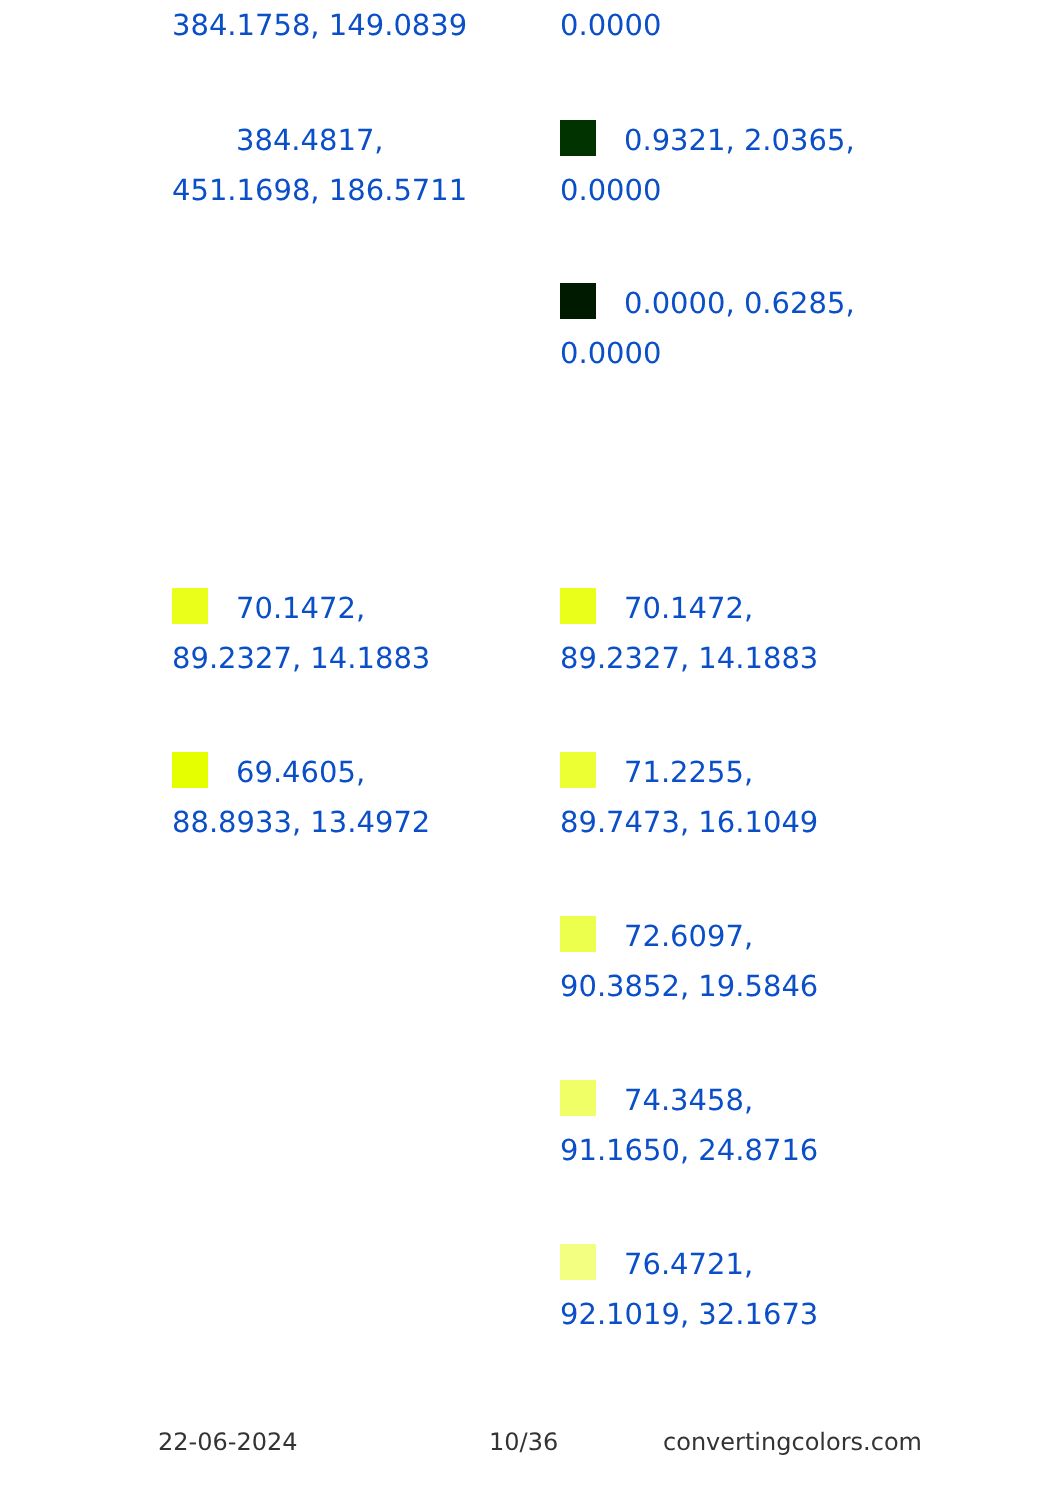384.1758, 149.0839 0.0000
384.4817, 451.1698, 186.5711
0.9321, 2.0365, 0.0000
0.0000, 0.6285, 0.0000
70.1472, 89.2327, 14.1883
70.1472, 89.2327, 14.1883
69.4605, 88.8933, 13.4972
71.2255, 89.7473, 16.1049
72.6097, 90.3852, 19.5846
74.3458, 91.1650, 24.8716
76.4721, 92.1019, 32.1673
22-06-2024 10/36 convertingcolors.com